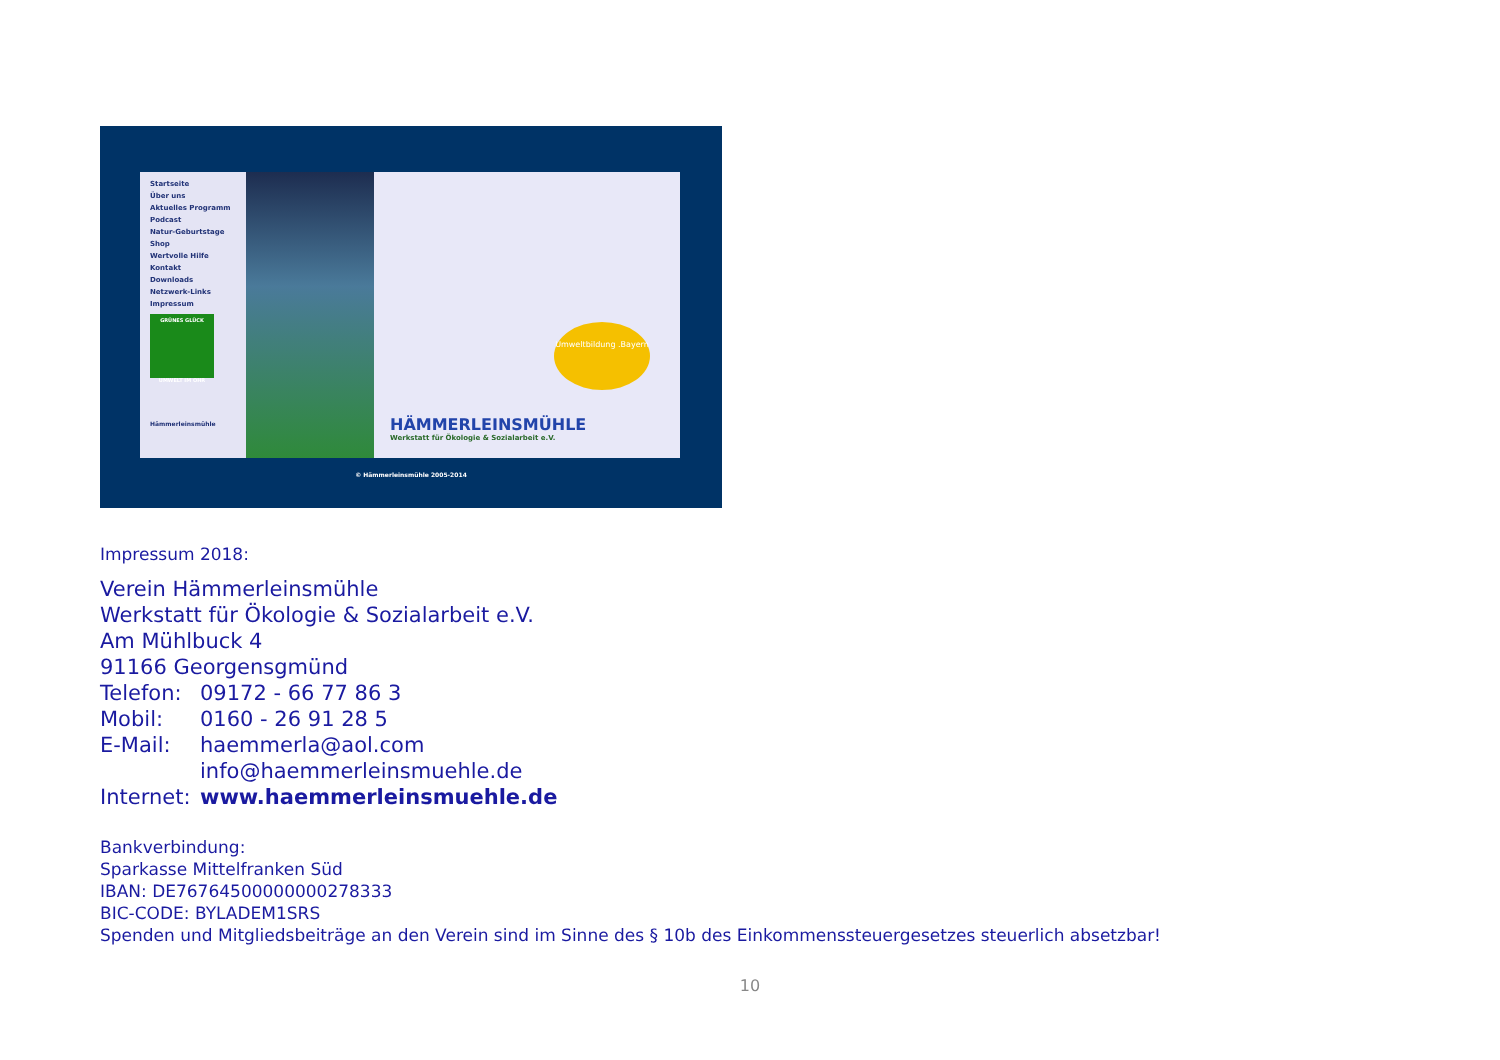Startseite
Über uns
Aktuelles Programm
Podcast
Natur-Geburtstage
Shop
Wertvolle Hilfe
Kontakt
Downloads
Netzwerk-Links
Impressum
GRÜNES GLÜCK
UMWELT IM OHR
Hämmerleinsmühle
Umweltbildung .Bayern
HÄMMERLEINSMÜHLE
Werkstatt für Ökologie & Sozialarbeit e.V.
© Hämmerleinsmühle 2005-2014
Impressum 2018:
Verein Hämmerleinsmühle
Werkstatt für Ökologie & Sozialarbeit e.V.
Am Mühlbuck 4
91166 Georgensgmünd
Telefon: 09172 - 66 77 86 3
Mobil: 0160 - 26 91 28 5
E-Mail: haemmerla@aol.com
info@haemmerleinsmuehle.de
Internet: www.haemmerleinsmuehle.de
Bankverbindung:
Sparkasse Mittelfranken Süd
IBAN: DE76764500000000278333
BIC-CODE: BYLADEM1SRS
Spenden und Mitgliedsbeiträge an den Verein sind im Sinne des § 10b des Einkommenssteuergesetzes steuerlich absetzbar!
10